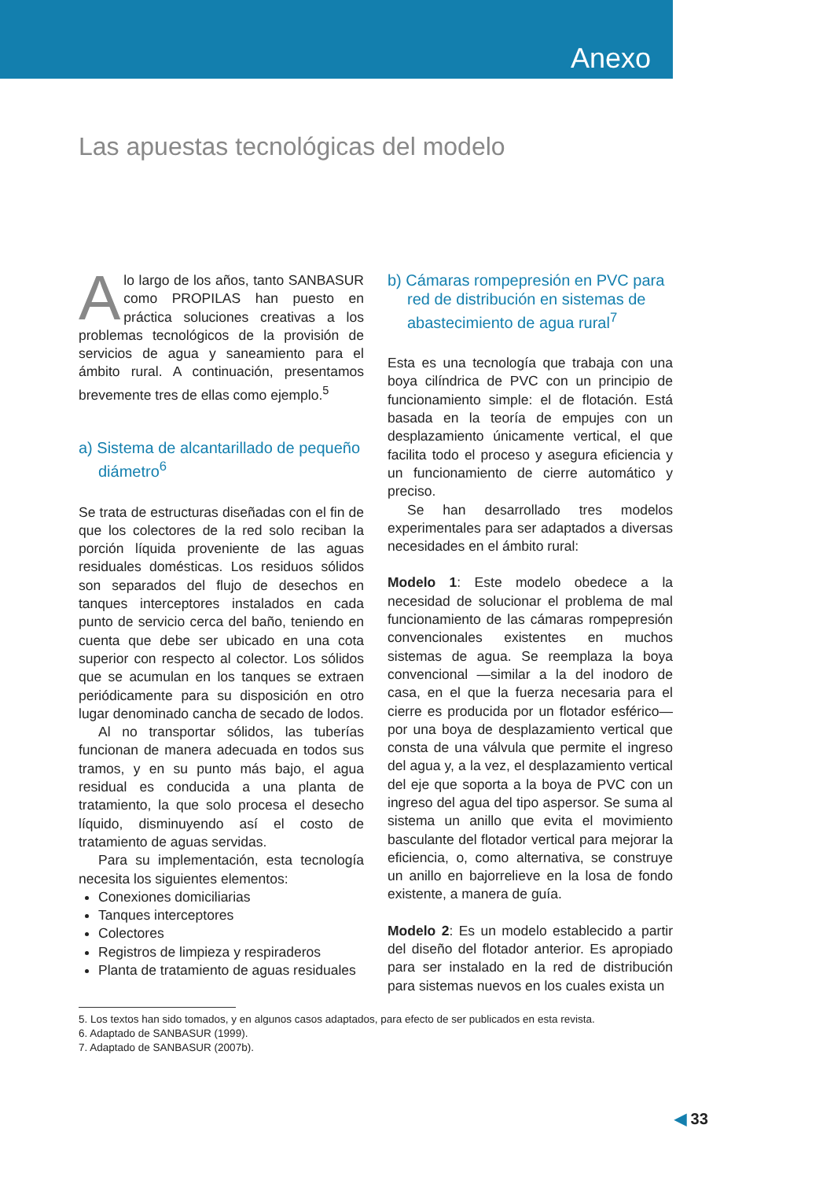Anexo
Las apuestas tecnológicas del modelo
Alo largo de los años, tanto SANBASUR como PROPILAS han puesto en práctica soluciones creativas a los problemas tecnológicos de la provisión de servicios de agua y saneamiento para el ámbito rural. A continuación, presentamos brevemente tres de ellas como ejemplo.<sup>5</sup>
a) Sistema de alcantarillado de pequeño diámetro<sup>6</sup>
Se trata de estructuras diseñadas con el fin de que los colectores de la red solo reciban la porción líquida proveniente de las aguas residuales domésticas. Los residuos sólidos son separados del flujo de desechos en tanques interceptores instalados en cada punto de servicio cerca del baño, teniendo en cuenta que debe ser ubicado en una cota superior con respecto al colector. Los sólidos que se acumulan en los tanques se extraen periódicamente para su disposición en otro lugar denominado cancha de secado de lodos.
Al no transportar sólidos, las tuberías funcionan de manera adecuada en todos sus tramos, y en su punto más bajo, el agua residual es conducida a una planta de tratamiento, la que solo procesa el desecho líquido, disminuyendo así el costo de tratamiento de aguas servidas.
Para su implementación, esta tecnología necesita los siguientes elementos:
Conexiones domiciliarias
Tanques interceptores
Colectores
Registros de limpieza y respiraderos
Planta de tratamiento de aguas residuales
b) Cámaras rompepresión en PVC para red de distribución en sistemas de abastecimiento de agua rural<sup>7</sup>
Esta es una tecnología que trabaja con una boya cilíndrica de PVC con un principio de funcionamiento simple: el de flotación. Está basada en la teoría de empujes con un desplazamiento únicamente vertical, el que facilita todo el proceso y asegura eficiencia y un funcionamiento de cierre automático y preciso.
Se han desarrollado tres modelos experimentales para ser adaptados a diversas necesidades en el ámbito rural:
Modelo 1: Este modelo obedece a la necesidad de solucionar el problema de mal funcionamiento de las cámaras rompepresión convencionales existentes en muchos sistemas de agua. Se reemplaza la boya convencional —similar a la del inodoro de casa, en el que la fuerza necesaria para el cierre es producida por un flotador esférico— por una boya de desplazamiento vertical que consta de una válvula que permite el ingreso del agua y, a la vez, el desplazamiento vertical del eje que soporta a la boya de PVC con un ingreso del agua del tipo aspersor. Se suma al sistema un anillo que evita el movimiento basculante del flotador vertical para mejorar la eficiencia, o, como alternativa, se construye un anillo en bajorrelieve en la losa de fondo existente, a manera de guía.
Modelo 2: Es un modelo establecido a partir del diseño del flotador anterior. Es apropiado para ser instalado en la red de distribución para sistemas nuevos en los cuales exista un
5. Los textos han sido tomados, y en algunos casos adaptados, para efecto de ser publicados en esta revista.
6. Adaptado de SANBASUR (1999).
7. Adaptado de SANBASUR (2007b).
◀ 33